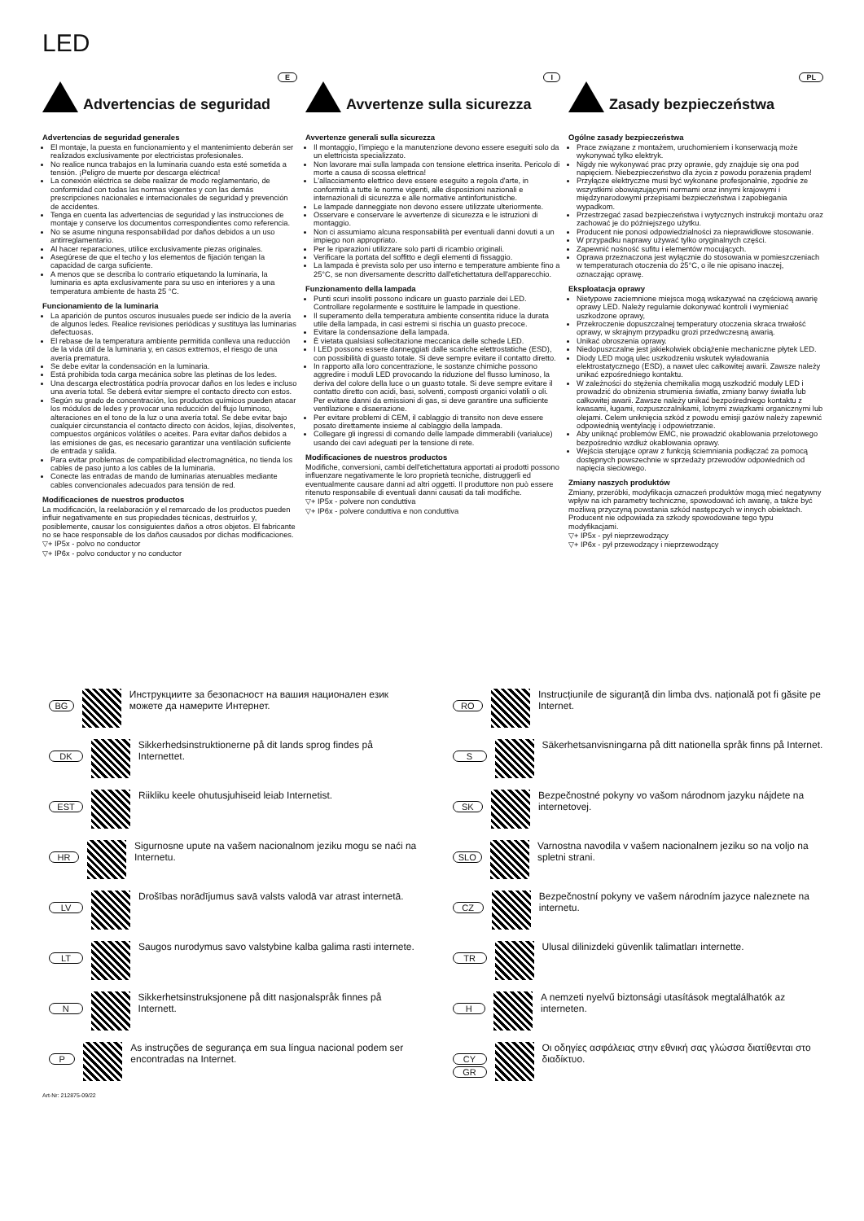LED
E
Advertencias de seguridad
Advertencias de seguridad generales
El montaje, la puesta en funcionamiento y el mantenimiento deberán ser realizados exclusivamente por electricistas profesionales.
No realice nunca trabajos en la luminaria cuando esta esté sometida a tensión. ¡Peligro de muerte por descarga eléctrica!
La conexión eléctrica se debe realizar de modo reglamentario, de conformidad con todas las normas vigentes y con las demás prescripciones nacionales e internacionales de seguridad y prevención de accidentes.
Tenga en cuenta las advertencias de seguridad y las instrucciones de montaje y conserve los documentos correspondientes como referencia.
No se asume ninguna responsabilidad por daños debidos a un uso antirreglamentario.
Al hacer reparaciones, utilice exclusivamente piezas originales.
Asegúrese de que el techo y los elementos de fijación tengan la capacidad de carga suficiente.
A menos que se describa lo contrario etiquetando la luminaria, la luminaria es apta exclusivamente para su uso en interiores y a una temperatura ambiente de hasta 25 °C.
Funcionamiento de la luminaria
La aparición de puntos oscuros inusuales puede ser indicio de la avería de algunos ledes. Realice revisiones periódicas y sustituya las luminarias defectuosas.
El rebase de la temperatura ambiente permitida conlleva una reducción de la vida útil de la luminaria y, en casos extremos, el riesgo de una avería prematura.
Se debe evitar la condensación en la luminaria.
Está prohibida toda carga mecánica sobre las pletinas de los ledes.
Una descarga electrostática podría provocar daños en los ledes e incluso una avería total. Se deberá evitar siempre el contacto directo con estos.
Según su grado de concentración, los productos químicos pueden atacar los módulos de ledes y provocar una reducción del flujo luminoso, alteraciones en el tono de la luz o una avería total. Se debe evitar bajo cualquier circunstancia el contacto directo con ácidos, lejías, disolventes, compuestos orgánicos volátiles o aceites. Para evitar daños debidos a las emisiones de gas, es necesario garantizar una ventilación suficiente de entrada y salida.
Para evitar problemas de compatibilidad electromagnética, no tienda los cables de paso junto a los cables de la luminaria.
Conecte las entradas de mando de luminarias atenuables mediante cables convencionales adecuados para tensión de red.
Modificaciones de nuestros productos
La modificación, la reelaboración y el remarcado de los productos pueden influir negativamente en sus propiedades técnicas, destruirlos y, posiblemente, causar los consiguientes daños a otros objetos. El fabricante no se hace responsable de los daños causados por dichas modificaciones.
▽+ IP5x - polvo no conductor
▽+ IP6x - polvo conductor y no conductor
I
Avvertenze sulla sicurezza
Avvertenze generali sulla sicurezza
Il montaggio, l'impiego e la manutenzione devono essere eseguiti solo da un elettricista specializzato.
Non lavorare mai sulla lampada con tensione elettrica inserita. Pericolo di morte a causa di scossa elettrica!
L'allacciamento elettrico deve essere eseguito a regola d'arte, in conformità a tutte le norme vigenti, alle disposizioni nazionali e internazionali di sicurezza e alle normative antinfortunistiche.
Le lampade danneggiate non devono essere utilizzate ulteriormente.
Osservare e conservare le avvertenze di sicurezza e le istruzioni di montaggio.
Non ci assumiamo alcuna responsabilità per eventuali danni dovuti a un impiego non appropriato.
Per le riparazioni utilizzare solo parti di ricambio originali.
Verificare la portata del soffitto e degli elementi di fissaggio.
La lampada è prevista solo per uso interno e temperature ambiente fino a 25°C, se non diversamente descritto dall'etichettatura dell'apparecchio.
Funzionamento della lampada
Punti scuri insoliti possono indicare un guasto parziale dei LED. Controllare regolarmente e sostituire le lampade in questione.
Il superamento della temperatura ambiente consentita riduce la durata utile della lampada, in casi estremi si rischia un guasto precoce.
Evitare la condensazione della lampada.
È vietata qualsiasi sollecitazione meccanica delle schede LED.
I LED possono essere danneggiati dalle scariche elettrostatiche (ESD), con possibilità di guasto totale. Si deve sempre evitare il contatto diretto.
In rapporto alla loro concentrazione, le sostanze chimiche possono aggredire i moduli LED provocando la riduzione del flusso luminoso, la deriva del colore della luce o un guasto totale. Si deve sempre evitare il contatto diretto con acidi, basi, solventi, composti organici volatili o oli. Per evitare danni da emissioni di gas, si deve garantire una sufficiente ventilazione e disaerazione.
Per evitare problemi di CEM, il cablaggio di transito non deve essere posato direttamente insieme al cablaggio della lampada.
Collegare gli ingressi di comando delle lampade dimmerabili (varialuce) usando dei cavi adeguati per la tensione di rete.
Modificaciones de nuestros productos
Modifiche, conversioni, cambi dell'etichettatura apportati ai prodotti possono influenzare negativamente le loro proprietà tecniche, distruggerli ed eventualmente causare danni ad altri oggetti. Il produttore non può essere ritenuto responsabile di eventuali danni causati da tali modifiche.
▽+ IP5x - polvere non conduttiva
▽+ IP6x - polvere conduttiva e non conduttiva
PL
Zasady bezpieczeństwa
Ogólne zasady bezpieczeństwa
Prace związane z montażem, uruchomieniem i konserwacją może wykonywać tylko elektryk.
Nigdy nie wykonywać prac przy oprawie, gdy znajduje się ona pod napięciem. Niebezpieczeństwo dla życia z powodu porażenia prądem!
Przyłącze elektryczne musi być wykonane profesjonalnie, zgodnie ze wszystkimi obowiązującymi normami oraz innymi krajowymi i międzynarodowymi przepisami bezpieczeństwa i zapobiegania wypadkom.
Przestrzegać zasad bezpieczeństwa i wytycznych instrukcji montażu oraz zachować je do późniejszego użytku.
Producent nie ponosi odpowiedzialności za nieprawidłowe stosowanie.
W przypadku naprawy używać tylko oryginalnych części.
Zapewnić nośność sufitu i elementów mocujących.
Oprawa przeznaczona jest wyłącznie do stosowania w pomieszczeniach w temperaturach otoczenia do 25°C, o ile nie opisano inaczej, oznaczając oprawę.
Eksploatacja oprawy
Nietypowe zaciemnione miejsca mogą wskazywać na częściową awarię oprawy LED. Należy regularnie dokonywać kontroli i wymieniać uszkodzone oprawy,
Przekroczenie dopuszczalnej temperatury otoczenia skraca trwałość oprawy, w skrajnym przypadku grozi przedwczesną awarią.
Unikać obroszenia oprawy.
Niedopuszczalne jest jakiekolwiek obciążenie mechaniczne płytek LED.
Diody LED mogą ulec uszkodzeniu wskutek wyładowania elektrostatycznego (ESD), a nawet ulec całkowitej awarii. Zawsze należy unikać ezpośredniego kontaktu.
W zależności do stężenia chemikalia mogą uszkodzić moduły LED i prowadzić do obniżenia strumienia światła, zmiany barwy światła lub całkowitej awarii. Zawsze należy unikać bezpośredniego kontaktu z kwasami, ługami, rozpuszczalnikami, lotnymi związkami organicznymi lub olejami. Celem uniknięcia szkód z powodu emisji gazów należy zapewnić odpowiednią wentylację i odpowietrzanie.
Aby uniknąć problemów EMC, nie prowadzić okablowania przelotowego bezpośrednio wzdłuż okablowania oprawy.
Wejścia sterujące opraw z funkcją ściemniania podłączać za pomocą dostępnych powszechnie w sprzedaży przewodów odpowiednich od napięcia sieciowego.
Zmiany naszych produktów
Zmiany, przeróbki, modyfikacja oznaczeń produktów mogą mieć negatywny wpływ na ich parametry techniczne, spowodować ich awarię, a także być możliwą przyczyną powstania szkód następczych w innych obiektach. Producent nie odpowiada za szkody spowodowane tego typu modyfikacjami.
▽+ IP5x - pył nieprzewodzący
▽+ IP6x - pył przewodzący i nieprzewodzący
BG
Инструкциите за безопасност на вашия национален език можете да намерите Интернет.
RO
Instrucțiunile de siguranță din limba dvs. națională pot fi găsite pe Internet.
DK
Sikkerhedsinstruktionerne på dit lands sprog findes på Internettet.
S
Säkerhetsanvisningarna på ditt nationella språk finns på Internet.
EST
Riikliku keele ohutusjuhiseid leiab Internetist.
SK
Bezpečnostné pokyny vo vašom národnom jazyku nájdete na internetovej.
HR
Sigurnosne upute na vašem nacionalnom jeziku mogu se naći na Internetu.
SLO
Varnostna navodila v vašem nacionalnem jeziku so na voljo na spletni strani.
LV
Drošības norādījumus savā valsts valodā var atrast internetā.
CZ
Bezpečnostní pokyny ve vašem národním jazyce naleznete na internetu.
LT
Saugos nurodymus savo valstybine kalba galima rasti internete.
TR
Ulusal dilinizdeki güvenlik talimatları internette.
N
Sikkerhetsinstruksjonene på ditt nasjonalspråk finnes på Internett.
H
A nemzeti nyelvű biztonsági utasítások megtalálhatók az interneten.
P
As instruções de segurança em sua língua nacional podem ser encontradas na Internet.
CY
GR
Οι οδηγίες ασφάλειας στην εθνική σας γλώσσα διατίθενται στο διαδίκτυο.
Art-Nr: 212875-09/22